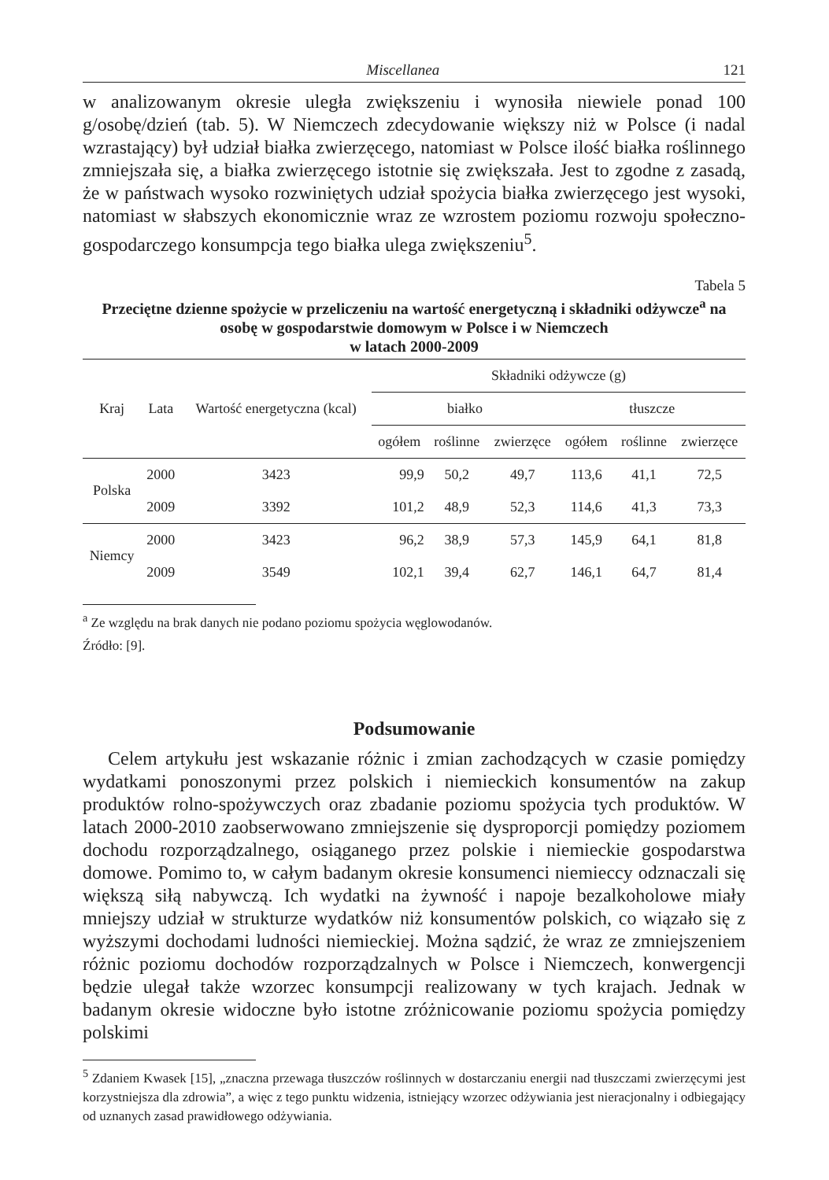Miscellanea 121
w analizowanym okresie uległa zwiększeniu i wynosiła niewiele ponad 100 g/osobę/dzień (tab. 5). W Niemczech zdecydowanie większy niż w Polsce (i nadal wzrastający) był udział białka zwierzęcego, natomiast w Polsce ilość białka roślinnego zmniejszała się, a białka zwierzęcego istotnie się zwiększała. Jest to zgodne z zasadą, że w państwach wysoko rozwiniętych udział spożycia białka zwierzęcego jest wysoki, natomiast w słabszych ekonomicznie wraz ze wzrostem poziomu rozwoju społeczno-gospodarczego konsumpcja tego białka ulega zwiększeniu<sup>5</sup>.
Tabela 5
Przeciętne dzienne spożycie w przeliczeniu na wartość energetyczną i składniki odżywcze<sup>a</sup> na osobę w gospodarstwie domowym w Polsce i w Niemczech
w latach 2000-2009
| Kraj | Lata | Wartość energetyczna (kcal) | Składniki odżywcze (g) | | | | | |
| --- | --- | --- | --- | --- | --- | --- | --- | --- |
| | | | białko | | | tłuszcze | | |
| | | | ogółem | roślinne | zwierzęce | ogółem | roślinne | zwierzęce |
| Polska | 2000 | 3423 | 99,9 | 50,2 | 49,7 | 113,6 | 41,1 | 72,5 |
| | 2009 | 3392 | 101,2 | 48,9 | 52,3 | 114,6 | 41,3 | 73,3 |
| Niemcy | 2000 | 3423 | 96,2 | 38,9 | 57,3 | 145,9 | 64,1 | 81,8 |
| | 2009 | 3549 | 102,1 | 39,4 | 62,7 | 146,1 | 64,7 | 81,4 |
<sup>a</sup> Ze względu na brak danych nie podano poziomu spożycia węglowodanów.
Źródło: [9].
Podsumowanie
Celem artykułu jest wskazanie różnic i zmian zachodzących w czasie pomiędzy wydatkami ponoszonymi przez polskich i niemieckich konsumentów na zakup produktów rolno-spożywczych oraz zbadanie poziomu spożycia tych produktów. W latach 2000-2010 zaobserwowano zmniejszenie się dysproporcji pomiędzy poziomem dochodu rozporządzalnego, osiąganego przez polskie i niemieckie gospodarstwa domowe. Pomimo to, w całym badanym okresie konsumenci niemieccy odznaczali się większą siłą nabywczą. Ich wydatki na żywność i napoje bezalkoholowe miały mniejszy udział w strukturze wydatków niż konsumentów polskich, co wiązało się z wyższymi dochodami ludności niemieckiej. Można sądzić, że wraz ze zmniejszeniem różnic poziomu dochodów rozporządzalnych w Polsce i Niemczech, konwergencji będzie ulegał także wzorzec konsumpcji realizowany w tych krajach. Jednak w badanym okresie widoczne było istotne zróżnicowanie poziomu spożycia pomiędzy polskimi
<sup>5</sup> Zdaniem Kwasek [15], „znaczna przewaga tłuszczów roślinnych w dostarczaniu energii nad tłuszczami zwierzęcymi jest korzystniejsza dla zdrowia”, a więc z tego punktu widzenia, istniejący wzorzec odżywiania jest nieracjonalny i odbiegający od uznanych zasad prawidłowego odżywiania.